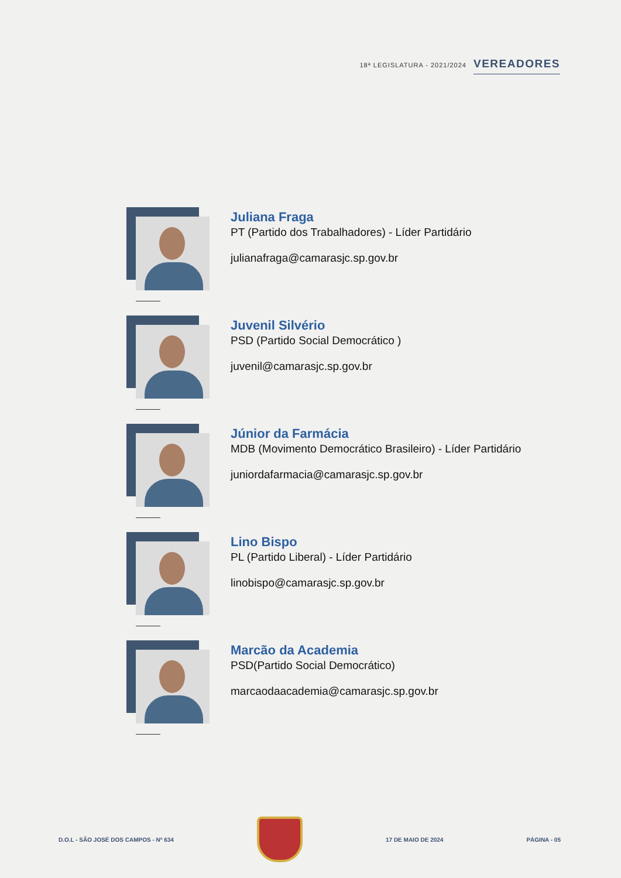18ª LEGISLATURA - 2021/2024 VEREADORES
Juliana Fraga
PT (Partido dos Trabalhadores) - Líder Partidário
julianafraga@camarasjc.sp.gov.br
Juvenil Silvério
PSD (Partido Social Democrático )
juvenil@camarasjc.sp.gov.br
Júnior da Farmácia
MDB (Movimento Democrático Brasileiro) - Líder Partidário
juniordafarmacia@camarasjc.sp.gov.br
Lino Bispo
PL (Partido Liberal) - Líder Partidário
linobispo@camarasjc.sp.gov.br
Marcão da Academia
PSD(Partido Social Democrático)
marcaodaacademia@camarasjc.sp.gov.br
D.O.L - SÃO JOSÉ DOS CAMPOS - Nº 634
17 DE MAIO DE 2024 PÁGINA - 05